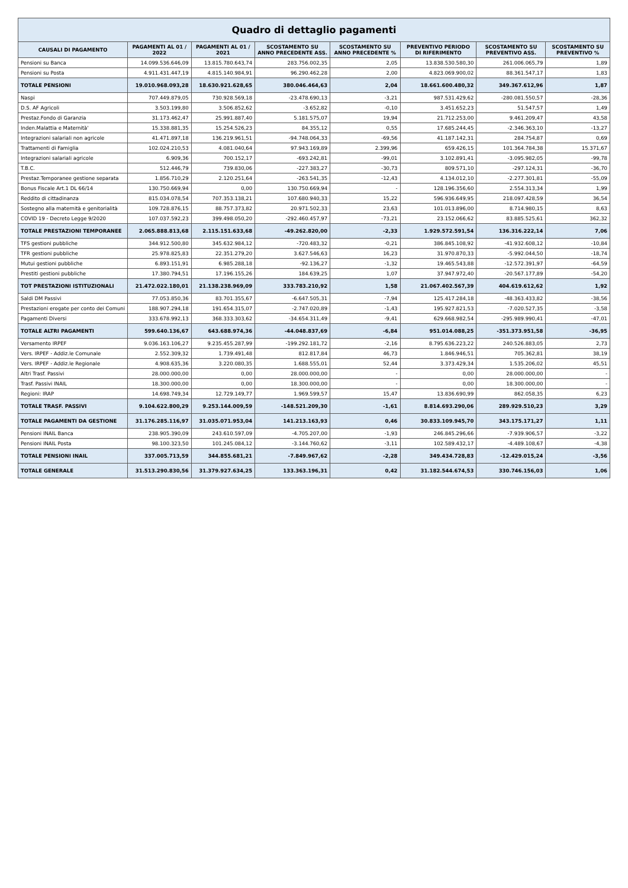Quadro di dettaglio pagamenti
| CAUSALI DI PAGAMENTO | PAGAMENTI AL 01 / 2022 | PAGAMENTI AL 01 / 2021 | SCOSTAMENTO SU ANNO PRECEDENTE ASS. | SCOSTAMENTO SU ANNO PRECEDENTE % | PREVENTIVO PERIODO DI RIFERIMENTO | SCOSTAMENTO SU PREVENTIVO ASS. | SCOSTAMENTO SU PREVENTIVO % |
| --- | --- | --- | --- | --- | --- | --- | --- |
| Pensioni su Banca | 14.099.536.646,09 | 13.815.780.643,74 | 283.756.002,35 | 2,05 | 13.838.530.580,30 | 261.006.065,79 | 1,89 |
| Pensioni su Posta | 4.911.431.447,19 | 4.815.140.984,91 | 96.290.462,28 | 2,00 | 4.823.069.900,02 | 88.361.547,17 | 1,83 |
| TOTALE PENSIONI | 19.010.968.093,28 | 18.630.921.628,65 | 380.046.464,63 | 2,04 | 18.661.600.480,32 | 349.367.612,96 | 1,87 |
| Naspi | 707.449.879,05 | 730.928.569,18 | -23.478.690,13 | -3,21 | 987.531.429,62 | -280.081.550,57 | -28,36 |
| D.S. AF Agricoli | 3.503.199,80 | 3.506.852,62 | -3.652,82 | -0,10 | 3.451.652,23 | 51.547,57 | 1,49 |
| Prestaz.Fondo di Garanzia | 31.173.462,47 | 25.991.887,40 | 5.181.575,07 | 19,94 | 21.712.253,00 | 9.461.209,47 | 43,58 |
| Inden.Malattia e Maternità' | 15.338.881,35 | 15.254.526,23 | 84.355,12 | 0,55 | 17.685.244,45 | -2.346.363,10 | -13,27 |
| Integrazioni salariali non agricole | 41.471.897,18 | 136.219.961,51 | -94.748.064,33 | -69,56 | 41.187.142,31 | 284.754,87 | 0,69 |
| Trattamenti di Famiglia | 102.024.210,53 | 4.081.040,64 | 97.943.169,89 | 2.399,96 | 659.426,15 | 101.364.784,38 | 15.371,67 |
| Integrazioni salariali agricole | 6.909,36 | 700.152,17 | -693.242,81 | -99,01 | 3.102.891,41 | -3.095.982,05 | -99,78 |
| T.B.C. | 512.446,79 | 739.830,06 | -227.383,27 | -30,73 | 809.571,10 | -297.124,31 | -36,70 |
| Prestaz.Temporanee gestione separata | 1.856.710,29 | 2.120.251,64 | -263.541,35 | -12,43 | 4.134.012,10 | -2.277.301,81 | -55,09 |
| Bonus Fiscale Art.1 DL 66/14 | 130.750.669,94 | 0,00 | 130.750.669,94 | - | 128.196.356,60 | 2.554.313,34 | 1,99 |
| Reddito di cittadinanza | 815.034.078,54 | 707.353.138,21 | 107.680.940,33 | 15,22 | 596.936.649,95 | 218.097.428,59 | 36,54 |
| Sostegno alla maternità e genitorialità | 109.728.876,15 | 88.757.373,82 | 20.971.502,33 | 23,63 | 101.013.896,00 | 8.714.980,15 | 8,63 |
| COVID 19 - Decreto Legge 9/2020 | 107.037.592,23 | 399.498.050,20 | -292.460.457,97 | -73,21 | 23.152.066,62 | 83.885.525,61 | 362,32 |
| TOTALE PRESTAZIONI TEMPORANEE | 2.065.888.813,68 | 2.115.151.633,68 | -49.262.820,00 | -2,33 | 1.929.572.591,54 | 136.316.222,14 | 7,06 |
| TFS gestioni pubbliche | 344.912.500,80 | 345.632.984,12 | -720.483,32 | -0,21 | 386.845.108,92 | -41.932.608,12 | -10,84 |
| TFR gestioni pubbliche | 25.978.825,83 | 22.351.279,20 | 3.627.546,63 | 16,23 | 31.970.870,33 | -5.992.044,50 | -18,74 |
| Mutui gestioni pubbliche | 6.893.151,91 | 6.985.288,18 | -92.136,27 | -1,32 | 19.465.543,88 | -12.572.391,97 | -64,59 |
| Prestiti gestioni pubbliche | 17.380.794,51 | 17.196.155,26 | 184.639,25 | 1,07 | 37.947.972,40 | -20.567.177,89 | -54,20 |
| TOT PRESTAZIONI ISTITUZIONALI | 21.472.022.180,01 | 21.138.238.969,09 | 333.783.210,92 | 1,58 | 21.067.402.567,39 | 404.619.612,62 | 1,92 |
| Saldi DM Passivi | 77.053.850,36 | 83.701.355,67 | -6.647.505,31 | -7,94 | 125.417.284,18 | -48.363.433,82 | -38,56 |
| Prestazioni erogate per conto dei Comuni | 188.907.294,18 | 191.654.315,07 | -2.747.020,89 | -1,43 | 195.927.821,53 | -7.020.527,35 | -3,58 |
| Pagamenti Diversi | 333.678.992,13 | 368.333.303,62 | -34.654.311,49 | -9,41 | 629.668.982,54 | -295.989.990,41 | -47,01 |
| TOTALE ALTRI PAGAMENTI | 599.640.136,67 | 643.688.974,36 | -44.048.837,69 | -6,84 | 951.014.088,25 | -351.373.951,58 | -36,95 |
| Versamento IRPEF | 9.036.163.106,27 | 9.235.455.287,99 | -199.292.181,72 | -2,16 | 8.795.636.223,22 | 240.526.883,05 | 2,73 |
| Vers. IRPEF - Addiz.le Comunale | 2.552.309,32 | 1.739.491,48 | 812.817,84 | 46,73 | 1.846.946,51 | 705.362,81 | 38,19 |
| Vers. IRPEF - Addiz.le Regionale | 4.908.635,36 | 3.220.080,35 | 1.688.555,01 | 52,44 | 3.373.429,34 | 1.535.206,02 | 45,51 |
| Altri Trasf. Passivi | 28.000.000,00 | 0,00 | 28.000.000,00 | - | 0,00 | 28.000.000,00 | - |
| Trasf. Passivi INAIL | 18.300.000,00 | 0,00 | 18.300.000,00 | - | 0,00 | 18.300.000,00 | - |
| Regioni: IRAP | 14.698.749,34 | 12.729.149,77 | 1.969.599,57 | 15,47 | 13.836.690,99 | 862.058,35 | 6,23 |
| TOTALE TRASF. PASSIVI | 9.104.622.800,29 | 9.253.144.009,59 | -148.521.209,30 | -1,61 | 8.814.693.290,06 | 289.929.510,23 | 3,29 |
| TOTALE PAGAMENTI DA GESTIONE | 31.176.285.116,97 | 31.035.071.953,04 | 141.213.163,93 | 0,46 | 30.833.109.945,70 | 343.175.171,27 | 1,11 |
| Pensioni INAIL Banca | 238.905.390,09 | 243.610.597,09 | -4.705.207,00 | -1,93 | 246.845.296,66 | -7.939.906,57 | -3,22 |
| Pensioni INAIL Posta | 98.100.323,50 | 101.245.084,12 | -3.144.760,62 | -3,11 | 102.589.432,17 | -4.489.108,67 | -4,38 |
| TOTALE PENSIONI INAIL | 337.005.713,59 | 344.855.681,21 | -7.849.967,62 | -2,28 | 349.434.728,83 | -12.429.015,24 | -3,56 |
| TOTALE GENERALE | 31.513.290.830,56 | 31.379.927.634,25 | 133.363.196,31 | 0,42 | 31.182.544.674,53 | 330.746.156,03 | 1,06 |